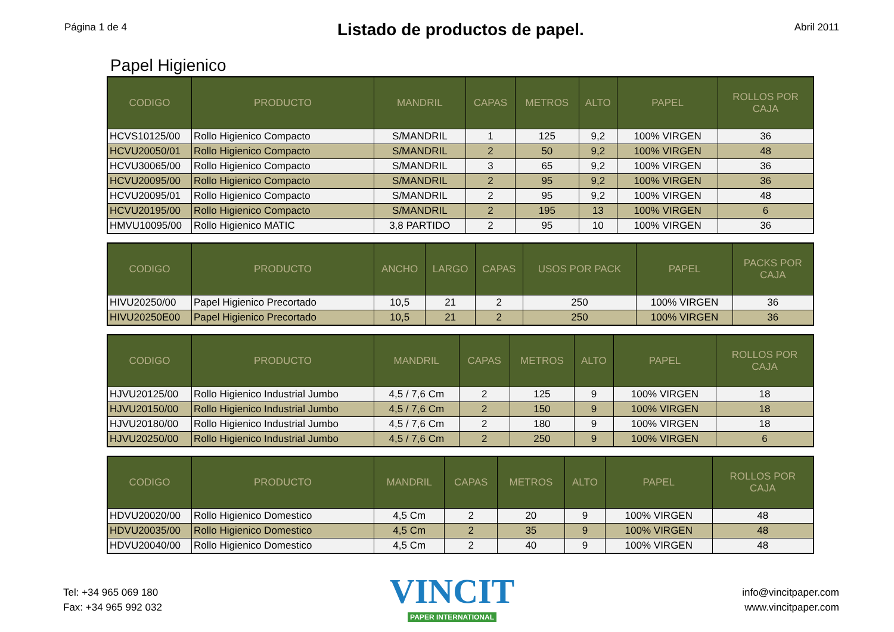Página 1 de 4
Listado de productos de papel.
Abril 2011
Papel Higienico
| CODIGO | PRODUCTO | MANDRIL | CAPAS | METROS | ALTO | PAPEL | ROLLOS POR CAJA |
| --- | --- | --- | --- | --- | --- | --- | --- |
| HCVS10125/00 | Rollo Higienico Compacto | S/MANDRIL | 1 | 125 | 9,2 | 100% VIRGEN | 36 |
| HCVU20050/01 | Rollo Higienico Compacto | S/MANDRIL | 2 | 50 | 9,2 | 100% VIRGEN | 48 |
| HCVU30065/00 | Rollo Higienico Compacto | S/MANDRIL | 3 | 65 | 9,2 | 100% VIRGEN | 36 |
| HCVU20095/00 | Rollo Higienico Compacto | S/MANDRIL | 2 | 95 | 9,2 | 100% VIRGEN | 36 |
| HCVU20095/01 | Rollo Higienico Compacto | S/MANDRIL | 2 | 95 | 9,2 | 100% VIRGEN | 48 |
| HCVU20195/00 | Rollo Higienico Compacto | S/MANDRIL | 2 | 195 | 13 | 100% VIRGEN | 6 |
| HMVU10095/00 | Rollo Higienico MATIC | 3,8 PARTIDO | 2 | 95 | 10 | 100% VIRGEN | 36 |
| CODIGO | PRODUCTO | ANCHO | LARGO | CAPAS | USOS POR PACK | PAPEL | PACKS POR CAJA |
| --- | --- | --- | --- | --- | --- | --- | --- |
| HIVU20250/00 | Papel Higienico Precortado | 10,5 | 21 | 2 | 250 | 100% VIRGEN | 36 |
| HIVU20250E00 | Papel Higienico Precortado | 10,5 | 21 | 2 | 250 | 100% VIRGEN | 36 |
| CODIGO | PRODUCTO | MANDRIL | CAPAS | METROS | ALTO | PAPEL | ROLLOS POR CAJA |
| --- | --- | --- | --- | --- | --- | --- | --- |
| HJVU20125/00 | Rollo Higienico Industrial Jumbo | 4,5 / 7,6 Cm | 2 | 125 | 9 | 100% VIRGEN | 18 |
| HJVU20150/00 | Rollo Higienico Industrial Jumbo | 4,5 / 7,6 Cm | 2 | 150 | 9 | 100% VIRGEN | 18 |
| HJVU20180/00 | Rollo Higienico Industrial Jumbo | 4,5 / 7,6 Cm | 2 | 180 | 9 | 100% VIRGEN | 18 |
| HJVU20250/00 | Rollo Higienico Industrial Jumbo | 4,5 / 7,6 Cm | 2 | 250 | 9 | 100% VIRGEN | 6 |
| CODIGO | PRODUCTO | MANDRIL | CAPAS | METROS | ALTO | PAPEL | ROLLOS POR CAJA |
| --- | --- | --- | --- | --- | --- | --- | --- |
| HDVU20020/00 | Rollo Higienico Domestico | 4,5 Cm | 2 | 20 | 9 | 100% VIRGEN | 48 |
| HDVU20035/00 | Rollo Higienico Domestico | 4,5 Cm | 2 | 35 | 9 | 100% VIRGEN | 48 |
| HDVU20040/00 | Rollo Higienico Domestico | 4,5 Cm | 2 | 40 | 9 | 100% VIRGEN | 48 |
Tel: +34 965 069 180
Fax: +34 965 992 032
VINCIT
PAPER INTERNATIONAL
info@vincitpaper.com
www.vincitpaper.com